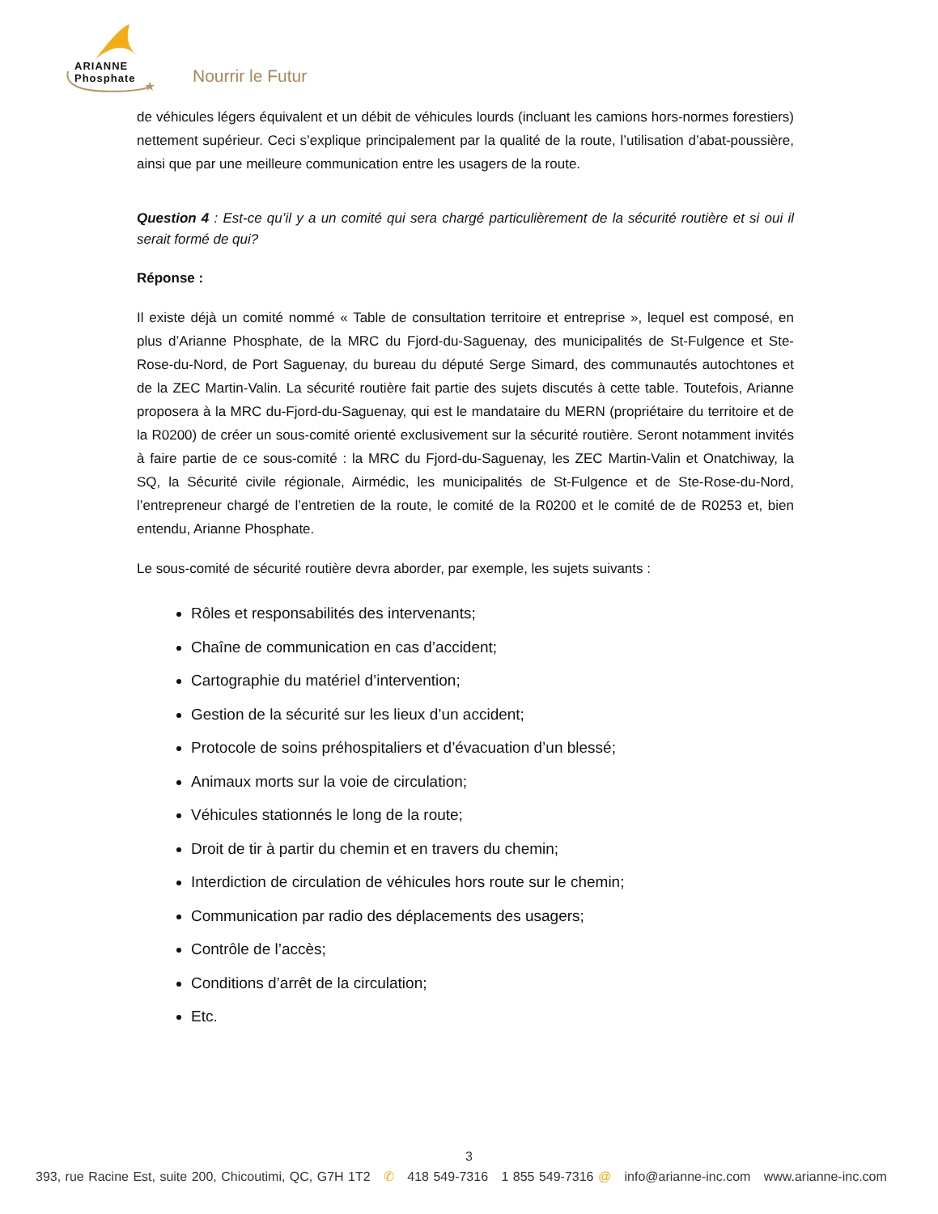★
ARIANNE
Phosphate
Nourrir le Futur
de véhicules légers équivalent et un débit de véhicules lourds (incluant les camions hors-normes forestiers) nettement supérieur. Ceci s’explique principalement par la qualité de la route, l’utilisation d’abat-poussière, ainsi que par une meilleure communication entre les usagers de la route.
Question 4 : Est-ce qu’il y a un comité qui sera chargé particulièrement de la sécurité routière et si oui il serait formé de qui?
Réponse :
Il existe déjà un comité nommé « Table de consultation territoire et entreprise », lequel est composé, en plus d’Arianne Phosphate, de la MRC du Fjord-du-Saguenay, des municipalités de St-Fulgence et Ste-Rose-du-Nord, de Port Saguenay, du bureau du député Serge Simard, des communautés autochtones et de la ZEC Martin-Valin. La sécurité routière fait partie des sujets discutés à cette table. Toutefois, Arianne proposera à la MRC du-Fjord-du-Saguenay, qui est le mandataire du MERN (propriétaire du territoire et de la R0200) de créer un sous-comité orienté exclusivement sur la sécurité routière. Seront notamment invités à faire partie de ce sous-comité : la MRC du Fjord-du-Saguenay, les ZEC Martin-Valin et Onatchiway, la SQ, la Sécurité civile régionale, Airmédic, les municipalités de St-Fulgence et de Ste-Rose-du-Nord, l’entrepreneur chargé de l’entretien de la route, le comité de la R0200 et le comité de de R0253 et, bien entendu, Arianne Phosphate.
Le sous-comité de sécurité routière devra aborder, par exemple, les sujets suivants :
Rôles et responsabilités des intervenants;
Chaîne de communication en cas d’accident;
Cartographie du matériel d’intervention;
Gestion de la sécurité sur les lieux d’un accident;
Protocole de soins préhospitaliers et d’évacuation d’un blessé;
Animaux morts sur la voie de circulation;
Véhicules stationnés le long de la route;
Droit de tir à partir du chemin et en travers du chemin;
Interdiction de circulation de véhicules hors route sur le chemin;
Communication par radio des déplacements des usagers;
Contrôle de l’accès;
Conditions d’arrêt de la circulation;
Etc.
3
393, rue Racine Est, suite 200, Chicoutimi, QC, G7H 1T2 ✆ 418 549-7316 1 855 549-7316 @ info@arianne-inc.com www.arianne-inc.com